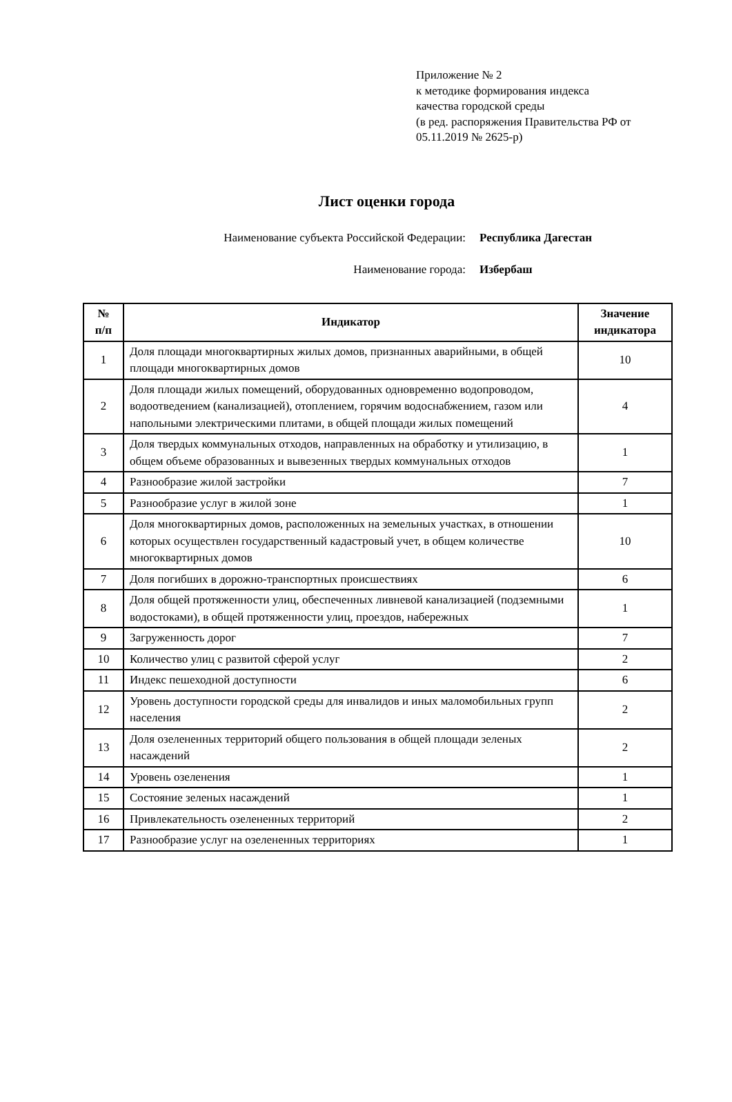Приложение № 2
к методике формирования индекса
качества городской среды
(в ред. распоряжения Правительства РФ от
05.11.2019 № 2625-р)
Лист оценки города
Наименование субъекта Российской Федерации: Республика Дагестан
Наименование города: Избербаш
| № п/п | Индикатор | Значение индикатора |
| --- | --- | --- |
| 1 | Доля площади многоквартирных жилых домов, признанных аварийными, в общей площади многоквартирных домов | 10 |
| 2 | Доля площади жилых помещений, оборудованных одновременно водопроводом, водоотведением (канализацией), отоплением, горячим водоснабжением, газом или напольными электрическими плитами, в общей площади жилых помещений | 4 |
| 3 | Доля твердых коммунальных отходов, направленных на обработку и утилизацию, в общем объеме образованных и вывезенных твердых коммунальных отходов | 1 |
| 4 | Разнообразие жилой застройки | 7 |
| 5 | Разнообразие услуг в жилой зоне | 1 |
| 6 | Доля многоквартирных домов, расположенных на земельных участках, в отношении которых осуществлен государственный кадастровый учет, в общем количестве многоквартирных домов | 10 |
| 7 | Доля погибших в дорожно-транспортных происшествиях | 6 |
| 8 | Доля общей протяженности улиц, обеспеченных ливневой канализацией (подземными водостоками), в общей протяженности улиц, проездов, набережных | 1 |
| 9 | Загруженность дорог | 7 |
| 10 | Количество улиц с развитой сферой услуг | 2 |
| 11 | Индекс пешеходной доступности | 6 |
| 12 | Уровень доступности городской среды для инвалидов и иных маломобильных групп населения | 2 |
| 13 | Доля озелененных территорий общего пользования в общей площади зеленых насаждений | 2 |
| 14 | Уровень озеленения | 1 |
| 15 | Состояние зеленых насаждений | 1 |
| 16 | Привлекательность озелененных территорий | 2 |
| 17 | Разнообразие услуг на озелененных территориях | 1 |